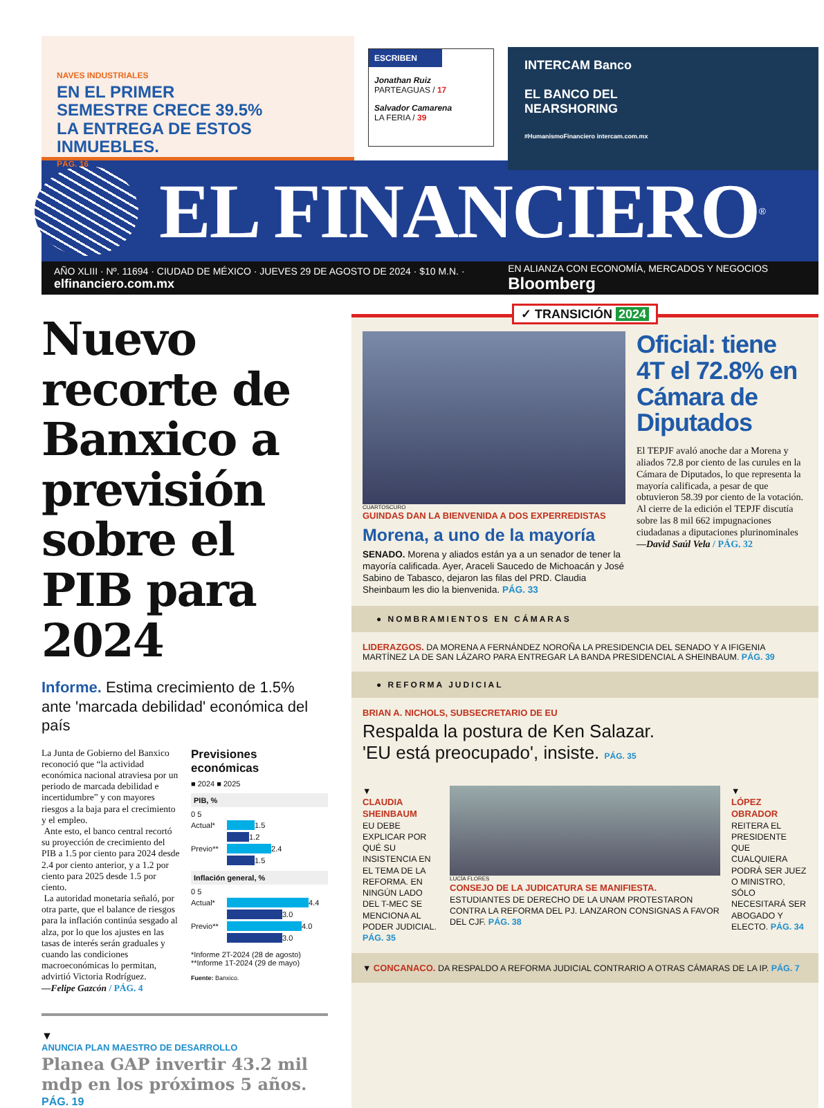NAVES INDUSTRIALES
EN EL PRIMER SEMESTRE CRECE 39.5% LA ENTREGA DE ESTOS INMUEBLES.
PÁG. 16
ESCRIBEN
Jonathan Ruiz
PARTEAGUAS / 17
Salvador Camarena
LA FERIA / 39
INTERCAM Banco
EL BANCO DEL
NEARSHORING
#HumanismoFinanciero intercam.com.mx
EL FINANCIERO
<sup>®</sup>
AÑO XLIII · Nº. 11694 · CIUDAD DE MÉXICO · JUEVES 29 DE AGOSTO DE 2024 · $10 M.N. · elfinanciero.com.mx EN ALIANZA CON ECONOMÍA, MERCADOS Y NEGOCIOS Bloomberg
Nuevo recorte de Banxico a previsión sobre el PIB para 2024
Informe. Estima crecimiento de 1.5% ante 'marcada debilidad' económica del país
La Junta de Gobierno del Banxico reconoció que “la actividad económica nacional atraviesa por un periodo de marcada debilidad e incertidumbre” y con mayores riesgos a la baja para el crecimiento y el empleo.
Ante esto, el banco central recortó su proyección de crecimiento del PIB a 1.5 por ciento para 2024 desde 2.4 por ciento anterior, y a 1.2 por ciento para 2025 desde 1.5 por ciento.
La autoridad monetaria señaló, por otra parte, que el balance de riesgos para la inflación continúa sesgado al alza, por lo que los ajustes en las tasas de interés serán graduales y cuando las condiciones macroeconómicas lo permitan, advirtió Victoria Rodríguez.
—Felipe Gazcón / PÁG. 4
Previsiones económicas
■ 2024 ■ 2025
PIB, %
0 5
Actual*
1.5
1.2
Previo**
2.4
1.5
Inflación general, %
0 5
Actual*
4.4
3.0
Previo**
4.0
3.0
*Informe 2T-2024 (28 de agosto)
**Informe 1T-2024 (29 de mayo)
Fuente: Banxico.
▼
ANUNCIA PLAN MAESTRO DE DESARROLLO
Planea GAP invertir 43.2 mil mdp en los próximos 5 años.
PÁG. 19
✓ TRANSICIÓN 2024
CUARTOSCURO
GUINDAS DAN LA BIENVENIDA A DOS EXPERREDISTAS
Morena, a uno de la mayoría
SENADO. Morena y aliados están ya a un senador de tener la mayoría calificada. Ayer, Araceli Saucedo de Michoacán y José Sabino de Tabasco, dejaron las filas del PRD. Claudia Sheinbaum les dio la bienvenida. PÁG. 33
Oficial: tiene 4T el 72.8% en Cámara de Diputados
El TEPJF avaló anoche dar a Morena y aliados 72.8 por ciento de las curules en la Cámara de Diputados, lo que representa la mayoría calificada, a pesar de que obtuvieron 58.39 por ciento de la votación. Al cierre de la edición el TEPJF discutía sobre las 8 mil 662 impugnaciones ciudadanas a diputaciones plurinominales
—David Saúl Vela / PÁG. 32
● NOMBRAMIENTOS EN CÁMARAS
LIDERAZGOS. DA MORENA A FERNÁNDEZ NOROÑA LA PRESIDENCIA DEL SENADO Y A IFIGENIA MARTÍNEZ LA DE SAN LÁZARO PARA ENTREGAR LA BANDA PRESIDENCIAL A SHEINBAUM. PÁG. 39
● REFORMA JUDICIAL
BRIAN A. NICHOLS, SUBSECRETARIO DE EU
Respalda la postura de Ken Salazar.
'EU está preocupado', insiste. PÁG. 35
▼
CLAUDIA SHEINBAUM
EU DEBE EXPLICAR POR QUÉ SU INSISTENCIA EN EL TEMA DE LA REFORMA. EN NINGÚN LADO DEL T-MEC SE MENCIONA AL PODER JUDICIAL. PÁG. 35
LUCÍA FLORES
CONSEJO DE LA JUDICATURA SE MANIFIESTA.
ESTUDIANTES DE DERECHO DE LA UNAM PROTESTARON CONTRA LA REFORMA DEL PJ. LANZARON CONSIGNAS A FAVOR DEL CJF. PÁG. 38
▼
LÓPEZ OBRADOR
REITERA EL PRESIDENTE QUE CUALQUIERA PODRÁ SER JUEZ O MINISTRO, SÓLO NECESITARÁ SER ABOGADO Y ELECTO. PÁG. 34
▼ CONCANACO. DA RESPALDO A REFORMA JUDICIAL CONTRARIO A OTRAS CÁMARAS DE LA IP. PÁG. 7